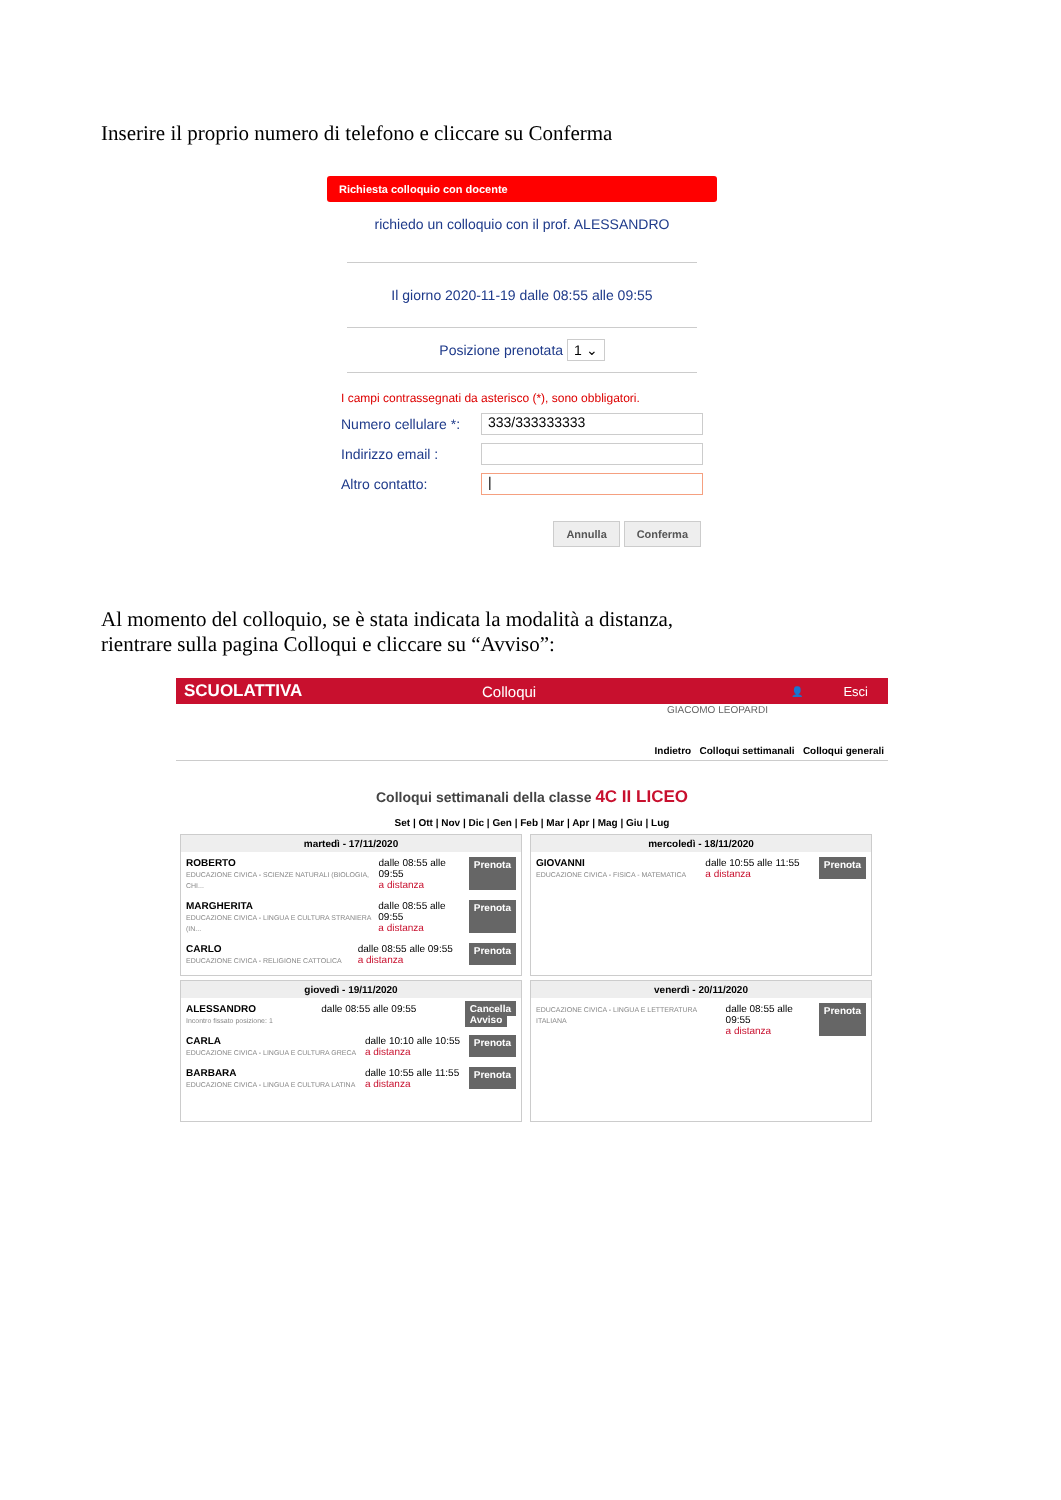Inserire il proprio numero di telefono e cliccare su Conferma
Richiesta colloquio con docente
richiedo un colloquio con il prof. ALESSANDRO
Il giorno 2020-11-19 dalle 08:55 alle 09:55
Posizione prenotata 1 ⌄
I campi contrassegnati da asterisco (*), sono obbligatori.
Numero cellulare *:
333/333333333
Indirizzo email :
Altro contatto:
|
Annulla Conferma
Al momento del colloquio, se è stata indicata la modalità a distanza,
rientrare sulla pagina Colloqui e cliccare su “Avviso”:
SCUOLATTIVA Colloqui 👤 Esci
GIACOMO LEOPARDI
Indietro Colloqui settimanali Colloqui generali
Colloqui settimanali della classe 4C II LICEO
Set | Ott | Nov | Dic | Gen | Feb | Mar | Apr | Mag | Giu | Lug
martedì - 17/11/2020
ROBERTO
EDUCAZIONE CIVICA - SCIENZE NATURALI (BIOLOGIA, CHI...
dalle 08:55 alle 09:55
a distanza
Prenota
MARGHERITA
EDUCAZIONE CIVICA - LINGUA E CULTURA STRANIERA (IN...
dalle 08:55 alle 09:55
a distanza
Prenota
CARLO
EDUCAZIONE CIVICA - RELIGIONE CATTOLICA
dalle 08:55 alle 09:55
a distanza
Prenota
mercoledì - 18/11/2020
GIOVANNI
EDUCAZIONE CIVICA - FISICA - MATEMATICA
dalle 10:55 alle 11:55
a distanza
Prenota
giovedì - 19/11/2020
ALESSANDRO
Incontro fissato posizione: 1
dalle 08:55 alle 09:55 Cancella
Avviso
CARLA
EDUCAZIONE CIVICA - LINGUA E CULTURA GRECA
dalle 10:10 alle 10:55
a distanza
Prenota
BARBARA
EDUCAZIONE CIVICA - LINGUA E CULTURA LATINA
dalle 10:55 alle 11:55
a distanza
Prenota
venerdì - 20/11/2020
EDUCAZIONE CIVICA - LINGUA E LETTERATURA ITALIANA
dalle 08:55 alle 09:55
a distanza
Prenota